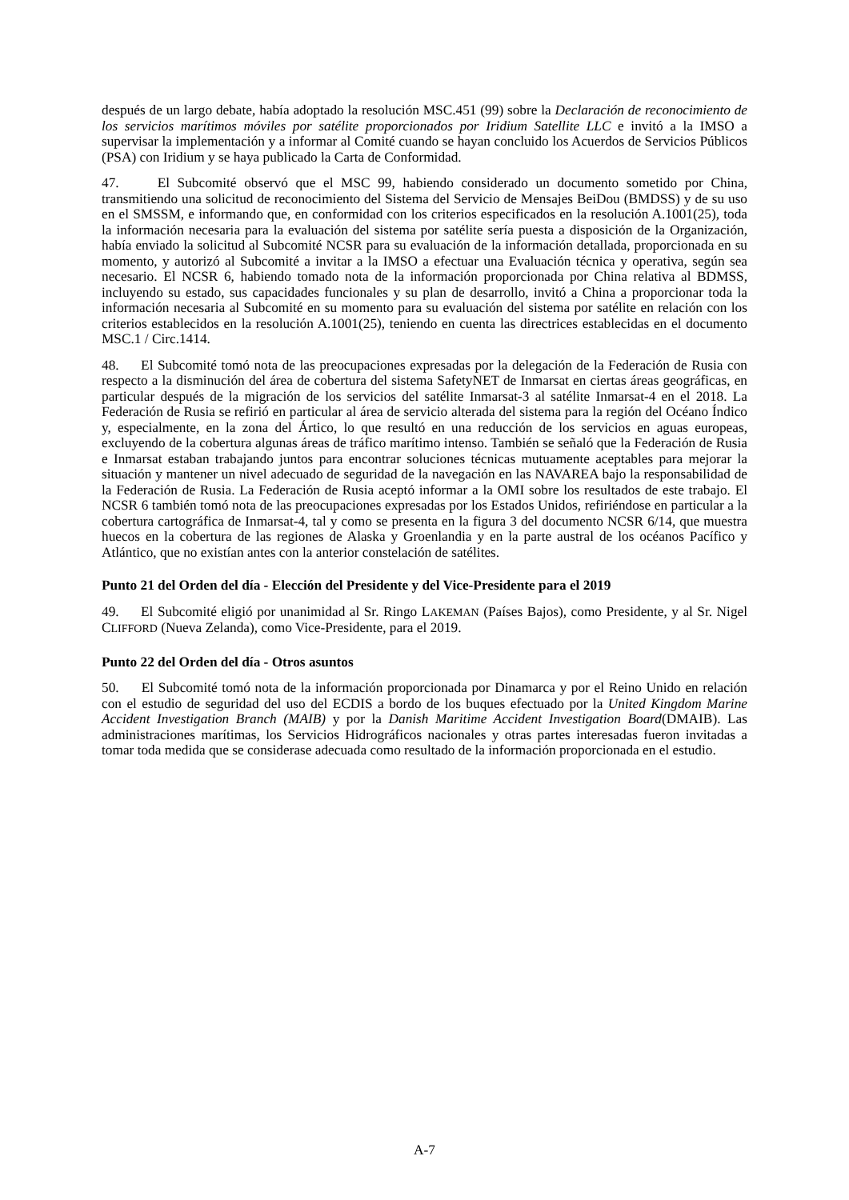después de un largo debate, había adoptado la resolución MSC.451 (99) sobre la Declaración de reconocimiento de los servicios marítimos móviles por satélite proporcionados por Iridium Satellite LLC e invitó a la IMSO a supervisar la implementación y a informar al Comité cuando se hayan concluido los Acuerdos de Servicios Públicos (PSA) con Iridium y se haya publicado la Carta de Conformidad.
47. El Subcomité observó que el MSC 99, habiendo considerado un documento sometido por China, transmitiendo una solicitud de reconocimiento del Sistema del Servicio de Mensajes BeiDou (BMDSS) y de su uso en el SMSSM, e informando que, en conformidad con los criterios especificados en la resolución A.1001(25), toda la información necesaria para la evaluación del sistema por satélite sería puesta a disposición de la Organización, había enviado la solicitud al Subcomité NCSR para su evaluación de la información detallada, proporcionada en su momento, y autorizó al Subcomité a invitar a la IMSO a efectuar una Evaluación técnica y operativa, según sea necesario. El NCSR 6, habiendo tomado nota de la información proporcionada por China relativa al BDMSS, incluyendo su estado, sus capacidades funcionales y su plan de desarrollo, invitó a China a proporcionar toda la información necesaria al Subcomité en su momento para su evaluación del sistema por satélite en relación con los criterios establecidos en la resolución A.1001(25), teniendo en cuenta las directrices establecidas en el documento MSC.1 / Circ.1414.
48. El Subcomité tomó nota de las preocupaciones expresadas por la delegación de la Federación de Rusia con respecto a la disminución del área de cobertura del sistema SafetyNET de Inmarsat en ciertas áreas geográficas, en particular después de la migración de los servicios del satélite Inmarsat-3 al satélite Inmarsat-4 en el 2018. La Federación de Rusia se refirió en particular al área de servicio alterada del sistema para la región del Océano Índico y, especialmente, en la zona del Ártico, lo que resultó en una reducción de los servicios en aguas europeas, excluyendo de la cobertura algunas áreas de tráfico marítimo intenso. También se señaló que la Federación de Rusia e Inmarsat estaban trabajando juntos para encontrar soluciones técnicas mutuamente aceptables para mejorar la situación y mantener un nivel adecuado de seguridad de la navegación en las NAVAREA bajo la responsabilidad de la Federación de Rusia. La Federación de Rusia aceptó informar a la OMI sobre los resultados de este trabajo. El NCSR 6 también tomó nota de las preocupaciones expresadas por los Estados Unidos, refiriéndose en particular a la cobertura cartográfica de Inmarsat-4, tal y como se presenta en la figura 3 del documento NCSR 6/14, que muestra huecos en la cobertura de las regiones de Alaska y Groenlandia y en la parte austral de los océanos Pacífico y Atlántico, que no existían antes con la anterior constelación de satélites.
Punto 21 del Orden del día - Elección del Presidente y del Vice-Presidente para el 2019
49. El Subcomité eligió por unanimidad al Sr. Ringo LAKEMAN (Países Bajos), como Presidente, y al Sr. Nigel CLIFFORD (Nueva Zelanda), como Vice-Presidente, para el 2019.
Punto 22 del Orden del día - Otros asuntos
50. El Subcomité tomó nota de la información proporcionada por Dinamarca y por el Reino Unido en relación con el estudio de seguridad del uso del ECDIS a bordo de los buques efectuado por la United Kingdom Marine Accident Investigation Branch (MAIB) y por la Danish Maritime Accident Investigation Board(DMAIB). Las administraciones marítimas, los Servicios Hidrográficos nacionales y otras partes interesadas fueron invitadas a tomar toda medida que se considerase adecuada como resultado de la información proporcionada en el estudio.
A-7